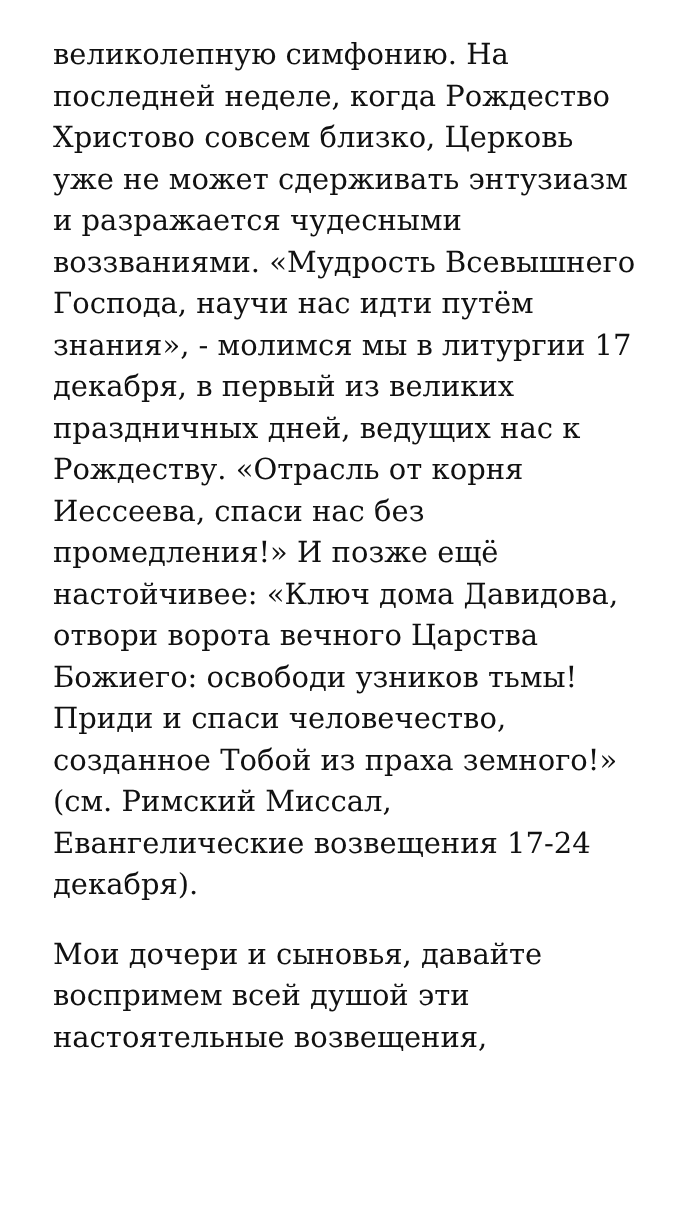великолепную симфонию. На последней неделе, когда Рождество Христово совсем близко, Церковь уже не может сдерживать энтузиазм и разражается чудесными воззваниями. «Мудрость Всевышнего Господа, научи нас идти путём знания», - молимся мы в литургии 17 декабря, в первый из великих праздничных дней, ведущих нас к Рождеству. «Отрасль от корня Иессеева, спаси нас без промедления!» И позже ещё настойчивее: «Ключ дома Давидова, отвори ворота вечного Царства Божиего: освободи узников тьмы! Приди и спаси человечество, созданное Тобой из праха земного!» (см. Римский Миссал, Евангелические возвещения 17-24 декабря).
Мои дочери и сыновья, давайте воспримем всей душой эти настоятельные возвещения,